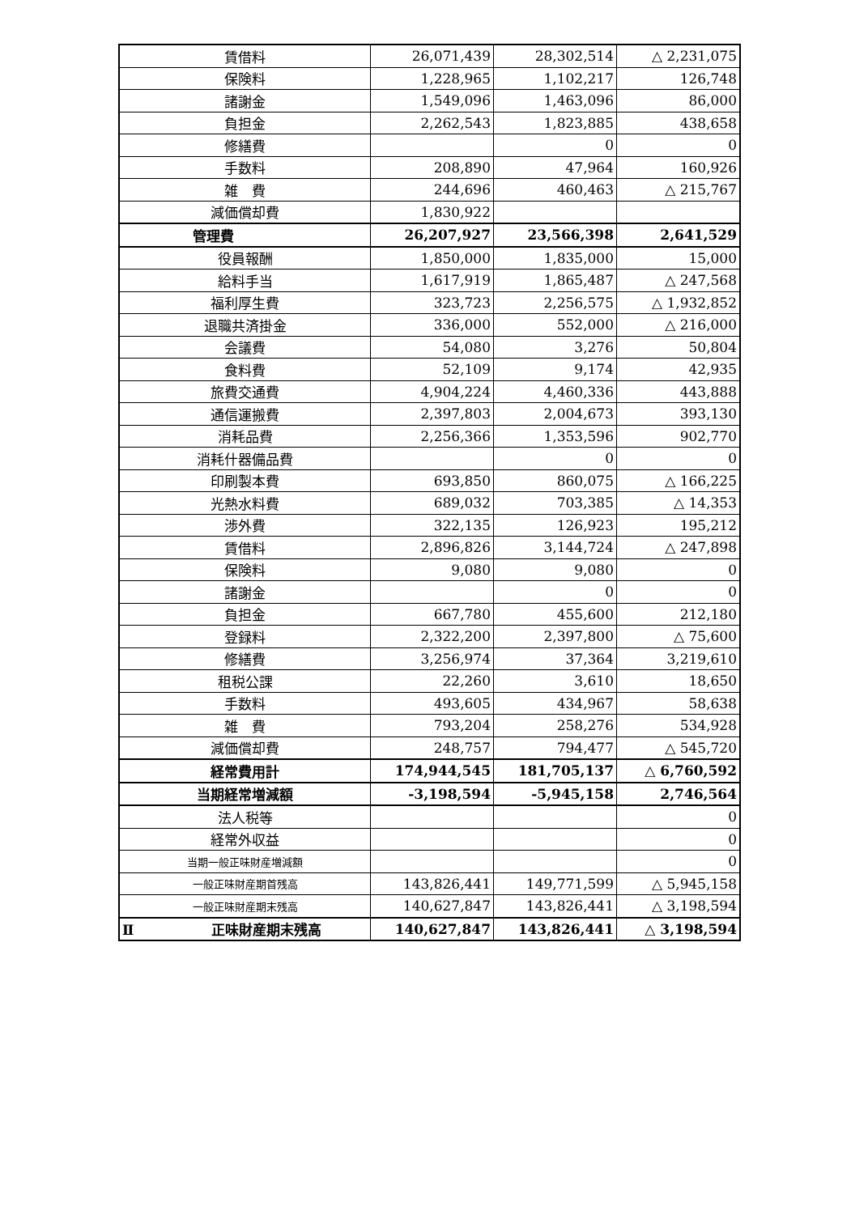| 賃借料 | 26,071,439 | 28,302,514 | △ 2,231,075 |
| 保険料 | 1,228,965 | 1,102,217 | 126,748 |
| 諸謝金 | 1,549,096 | 1,463,096 | 86,000 |
| 負担金 | 2,262,543 | 1,823,885 | 438,658 |
| 修繕費 | | 0 | 0 |
| 手数料 | 208,890 | 47,964 | 160,926 |
| 雑 費 | 244,696 | 460,463 | △ 215,767 |
| 減価償却費 | 1,830,922 | | |
| 管理費 | 26,207,927 | 23,566,398 | 2,641,529 |
| 役員報酬 | 1,850,000 | 1,835,000 | 15,000 |
| 給料手当 | 1,617,919 | 1,865,487 | △ 247,568 |
| 福利厚生費 | 323,723 | 2,256,575 | △ 1,932,852 |
| 退職共済掛金 | 336,000 | 552,000 | △ 216,000 |
| 会議費 | 54,080 | 3,276 | 50,804 |
| 食料費 | 52,109 | 9,174 | 42,935 |
| 旅費交通費 | 4,904,224 | 4,460,336 | 443,888 |
| 通信運搬費 | 2,397,803 | 2,004,673 | 393,130 |
| 消耗品費 | 2,256,366 | 1,353,596 | 902,770 |
| 消耗什器備品費 | | 0 | 0 |
| 印刷製本費 | 693,850 | 860,075 | △ 166,225 |
| 光熱水料費 | 689,032 | 703,385 | △ 14,353 |
| 渉外費 | 322,135 | 126,923 | 195,212 |
| 賃借料 | 2,896,826 | 3,144,724 | △ 247,898 |
| 保険料 | 9,080 | 9,080 | 0 |
| 諸謝金 | | 0 | 0 |
| 負担金 | 667,780 | 455,600 | 212,180 |
| 登録料 | 2,322,200 | 2,397,800 | △ 75,600 |
| 修繕費 | 3,256,974 | 37,364 | 3,219,610 |
| 租税公課 | 22,260 | 3,610 | 18,650 |
| 手数料 | 493,605 | 434,967 | 58,638 |
| 雑 費 | 793,204 | 258,276 | 534,928 |
| 減価償却費 | 248,757 | 794,477 | △ 545,720 |
| 経常費用計 | 174,944,545 | 181,705,137 | △ 6,760,592 |
| 当期経常増減額 | -3,198,594 | -5,945,158 | 2,746,564 |
| 法人税等 | | | 0 |
| 経常外収益 | | | 0 |
| 当期一般正味財産増減額 | | | 0 |
| 一般正味財産期首残高 | 143,826,441 | 149,771,599 | △ 5,945,158 |
| 一般正味財産期末残高 | 140,627,847 | 143,826,441 | △ 3,198,594 |
| Ⅱ 正味財産期末残高 | 140,627,847 | 143,826,441 | △ 3,198,594 |